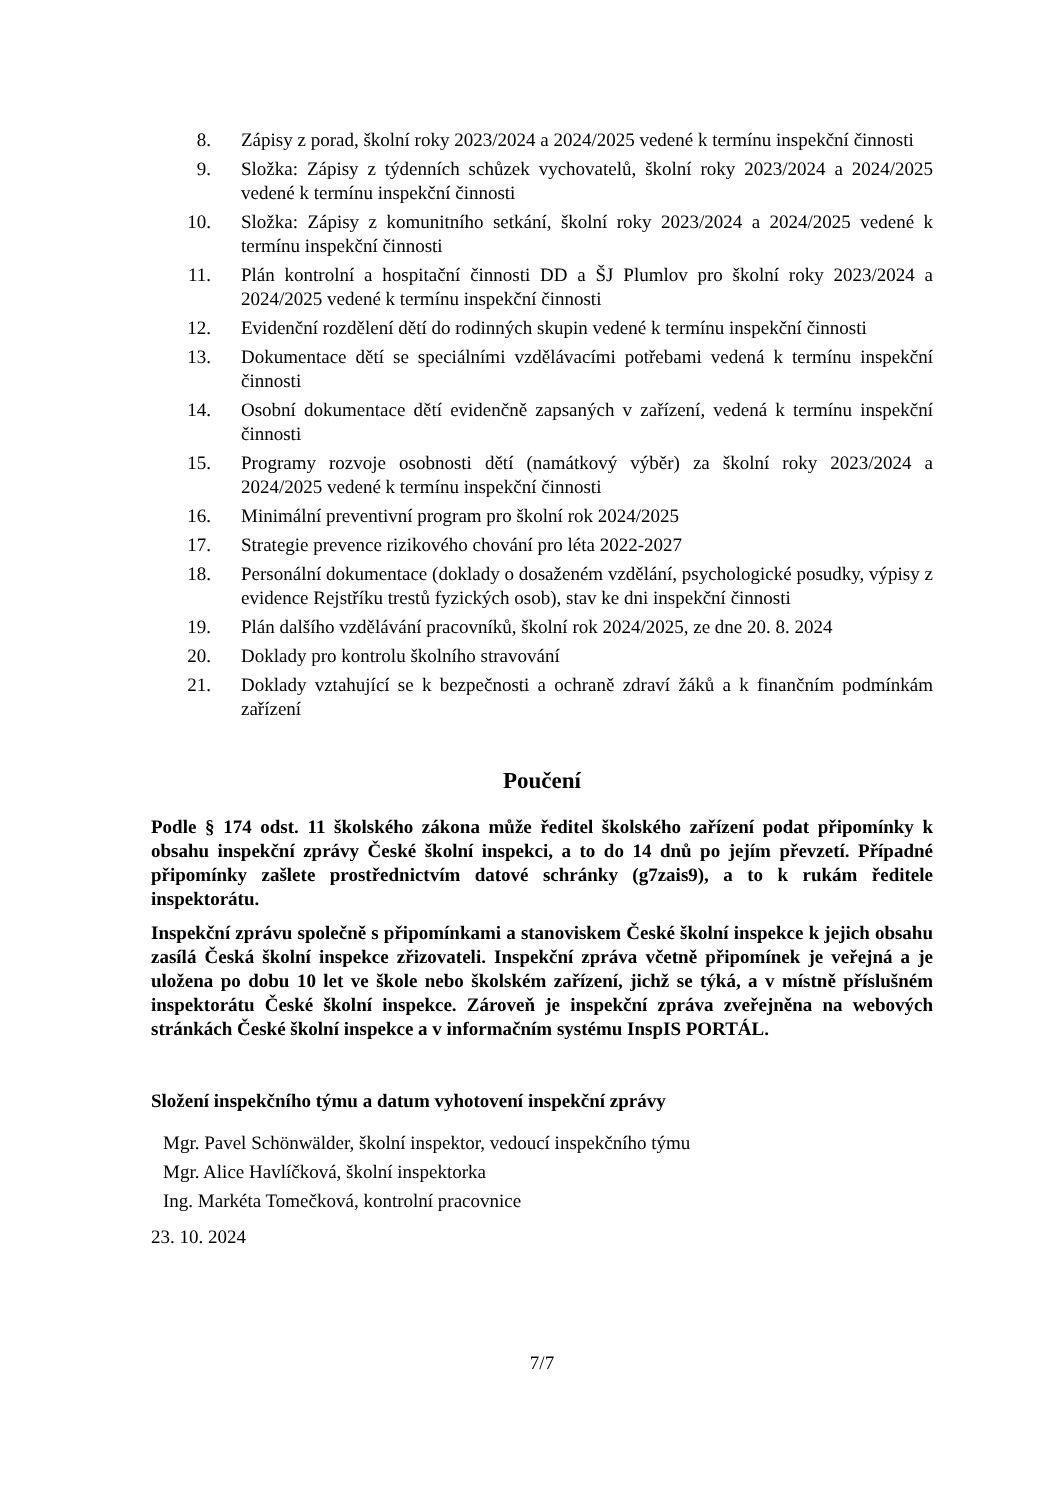8. Zápisy z porad, školní roky 2023/2024 a 2024/2025 vedené k termínu inspekční činnosti
9. Složka: Zápisy z týdenních schůzek vychovatelů, školní roky 2023/2024 a 2024/2025 vedené k termínu inspekční činnosti
10. Složka: Zápisy z komunitního setkání, školní roky 2023/2024 a 2024/2025 vedené k termínu inspekční činnosti
11. Plán kontrolní a hospitační činnosti DD a ŠJ Plumlov pro školní roky 2023/2024 a 2024/2025 vedené k termínu inspekční činnosti
12. Evidenční rozdělení dětí do rodinných skupin vedené k termínu inspekční činnosti
13. Dokumentace dětí se speciálními vzdělávacími potřebami vedená k termínu inspekční činnosti
14. Osobní dokumentace dětí evidenčně zapsaných v zařízení, vedená k termínu inspekční činnosti
15. Programy rozvoje osobnosti dětí (namátkový výběr) za školní roky 2023/2024 a 2024/2025 vedené k termínu inspekční činnosti
16. Minimální preventivní program pro školní rok 2024/2025
17. Strategie prevence rizikového chování pro léta 2022-2027
18. Personální dokumentace (doklady o dosaženém vzdělání, psychologické posudky, výpisy z evidence Rejstříku trestů fyzických osob), stav ke dni inspekční činnosti
19. Plán dalšího vzdělávání pracovníků, školní rok 2024/2025, ze dne 20. 8. 2024
20. Doklady pro kontrolu školního stravování
21. Doklady vztahující se k bezpečnosti a ochraně zdraví žáků a k finančním podmínkám zařízení
Poučení
Podle § 174 odst. 11 školského zákona může ředitel školského zařízení podat připomínky k obsahu inspekční zprávy České školní inspekci, a to do 14 dnů po jejím převzetí. Případné připomínky zašlete prostřednictvím datové schránky (g7zais9), a to k rukám ředitele inspektorátu.
Inspekční zprávu společně s připomínkami a stanoviskem České školní inspekce k jejich obsahu zasílá Česká školní inspekce zřizovateli. Inspekční zpráva včetně připomínek je veřejná a je uložena po dobu 10 let ve škole nebo školském zařízení, jichž se týká, a v místně příslušném inspektorátu České školní inspekce. Zároveň je inspekční zpráva zveřejněna na webových stránkách České školní inspekce a v informačním systému InspIS PORTÁL.
Složení inspekčního týmu a datum vyhotovení inspekční zprávy
Mgr. Pavel Schönwälder, školní inspektor, vedoucí inspekčního týmu
Mgr. Alice Havlíčková, školní inspektorka
Ing. Markéta Tomečková, kontrolní pracovnice
23. 10. 2024
7/7